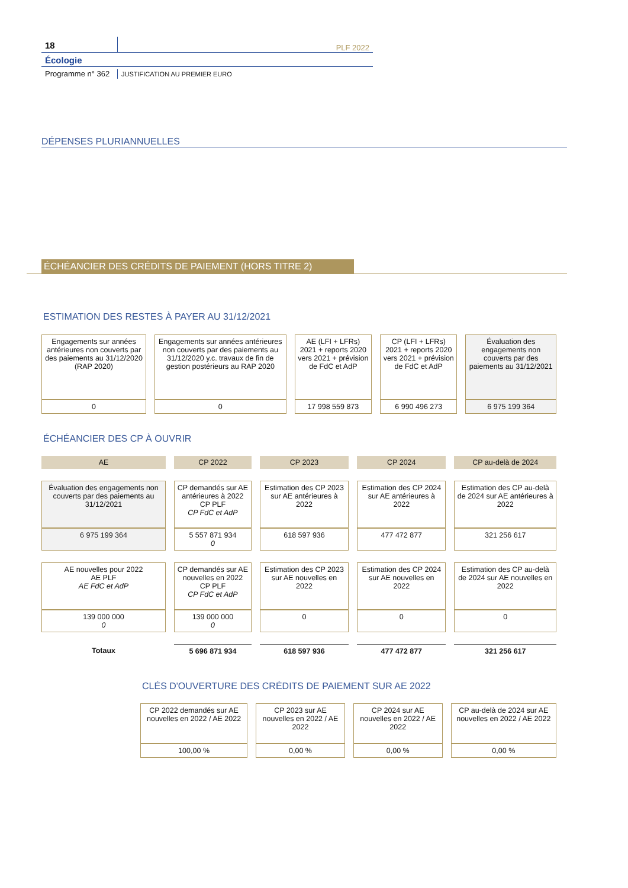18
PLF 2022
Écologie
Programme n° 362
JUSTIFICATION AU PREMIER EURO
DÉPENSES PLURIANNUELLES
ÉCHÉANCIER DES CRÉDITS DE PAIEMENT (HORS TITRE 2)
ESTIMATION DES RESTES À PAYER AU 31/12/2021
| Engagements sur années antérieures non couverts par des paiements au 31/12/2020 (RAP 2020) | Engagements sur années antérieures non couverts par des paiements au 31/12/2020 y.c. travaux de fin de gestion postérieurs au RAP 2020 | AE (LFI + LFRs) 2021 + reports 2020 vers 2021 + prévision de FdC et AdP | CP (LFI + LFRs) 2021 + reports 2020 vers 2021 + prévision de FdC et AdP | Évaluation des engagements non couverts par des paiements au 31/12/2021 |
| 0 | 0 | 17 998 559 873 | 6 990 496 273 | 6 975 199 364 |
ÉCHÉANCIER DES CP À OUVRIR
| AE | CP 2022 | CP 2023 | CP 2024 | CP au-delà de 2024 |
| Évaluation des engagements non couverts par des paiements au 31/12/2021 | CP demandés sur AE antérieures à 2022 CP PLF CP FdC et AdP | Estimation des CP 2023 sur AE antérieures à 2022 | Estimation des CP 2024 sur AE antérieures à 2022 | Estimation des CP au-delà de 2024 sur AE antérieures à 2022 |
| 6 975 199 364 | 5 557 871 934 0 | 618 597 936 | 477 472 877 | 321 256 617 |
| AE nouvelles pour 2022 AE PLF AE FdC et AdP | CP demandés sur AE nouvelles en 2022 CP PLF CP FdC et AdP | Estimation des CP 2023 sur AE nouvelles en 2022 | Estimation des CP 2024 sur AE nouvelles en 2022 | Estimation des CP au-delà de 2024 sur AE nouvelles en 2022 |
| 139 000 000 0 | 139 000 000 0 | 0 | 0 | 0 |
| Totaux | 5 696 871 934 | 618 597 936 | 477 472 877 | 321 256 617 |
CLÉS D'OUVERTURE DES CRÉDITS DE PAIEMENT SUR AE 2022
| CP 2022 demandés sur AE nouvelles en 2022 / AE 2022 | CP 2023 sur AE nouvelles en 2022 / AE 2022 | CP 2024 sur AE nouvelles en 2022 / AE 2022 | CP au-delà de 2024 sur AE nouvelles en 2022 / AE 2022 |
| 100,00 % | 0,00 % | 0,00 % | 0,00 % |